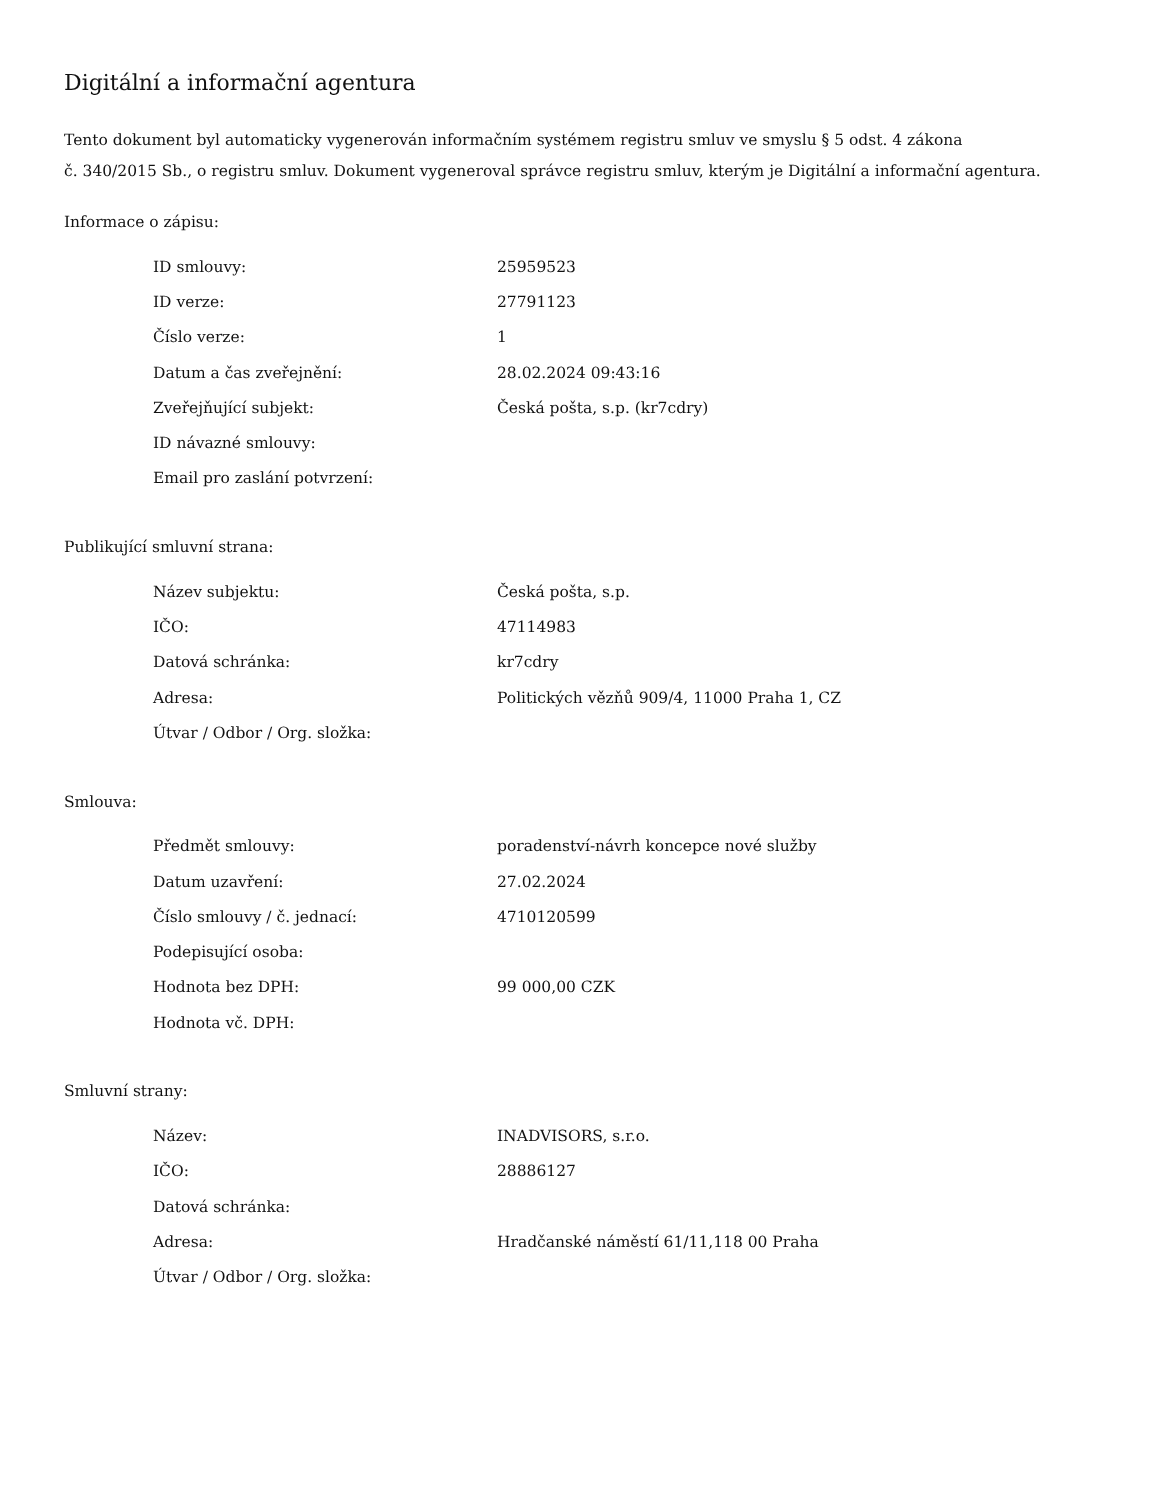Digitální a informační agentura
Tento dokument byl automaticky vygenerován informačním systémem registru smluv ve smyslu § 5 odst. 4 zákona
č. 340/2015 Sb., o registru smluv. Dokument vygeneroval správce registru smluv, kterým je Digitální a informační agentura.
Informace o zápisu:
| ID smlouvy: | 25959523 |
| ID verze: | 27791123 |
| Číslo verze: | 1 |
| Datum a čas zveřejnění: | 28.02.2024 09:43:16 |
| Zveřejňující subjekt: | Česká pošta, s.p. (kr7cdry) |
| ID návazné smlouvy: | |
| Email pro zaslání potvrzení: | |
Publikující smluvní strana:
| Název subjektu: | Česká pošta, s.p. |
| IČO: | 47114983 |
| Datová schránka: | kr7cdry |
| Adresa: | Politických vězňů 909/4, 11000 Praha 1, CZ |
| Útvar / Odbor / Org. složka: | |
Smlouva:
| Předmět smlouvy: | poradenství-návrh koncepce nové služby |
| Datum uzavření: | 27.02.2024 |
| Číslo smlouvy / č. jednací: | 4710120599 |
| Podepisující osoba: | |
| Hodnota bez DPH: | 99 000,00 CZK |
| Hodnota vč. DPH: | |
Smluvní strany:
| Název: | INADVISORS, s.r.o. |
| IČO: | 28886127 |
| Datová schránka: | |
| Adresa: | Hradčanské náměstí 61/11,118 00 Praha |
| Útvar / Odbor / Org. složka: | |